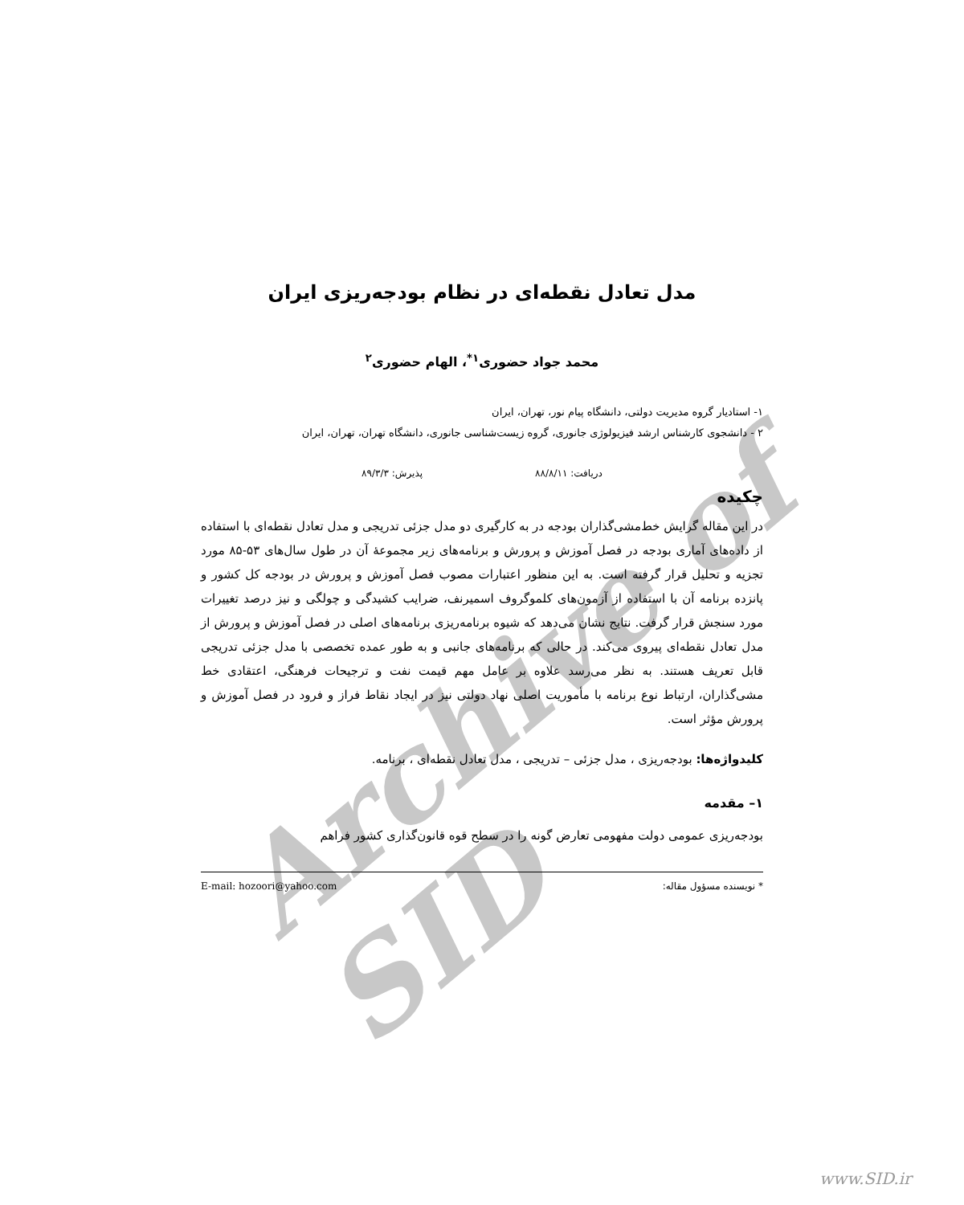Archive of SID
مدل تعادل نقطه‌ای در نظام بودجه‌ریزی ایران
محمد جواد حضوری<sup>۱*</sup>، الهام حضوری<sup>۲</sup>
۱- استادیار گروه مدیریت دولتی، دانشگاه پیام نور، تهران، ایران
۲ - دانشجوی کارشناس ارشد فیزیولوژی جانوری، گروه زیست‌شناسی جانوری، دانشگاه تهران، تهران، ایران
دریافت: ۸۸/۸/۱۱ پذیرش: ۸۹/۳/۳
چکیده
در این مقاله گرایش خط‌مشی‌گذاران بودجه در به کارگیری دو مدل جزئی تدریجی و مدل تعادل نقطه‌ای با استفاده از داده‌های آماری بودجه در فصل آموزش و پرورش و برنامه‌های زیر مجموعهٔ آن در طول سال‌های ۵۳-۸۵ مورد تجزیه و تحلیل قرار گرفته است. به این منظور اعتبارات مصوب فصل آموزش و پرورش در بودجه کل کشور و پانزده برنامه آن با استفاده از آزمون‌های کلموگروف اسمیرنف، ضرایب کشیدگی و چولگی و نیز درصد تغییرات مورد سنجش قرار گرفت. نتایج نشان می‌دهد که شیوه برنامه‌ریزی برنامه‌های اصلی در فصل آموزش و پرورش از مدل تعادل نقطه‌ای پیروی می‌کند. در حالی که برنامه‌های جانبی و به طور عمده تخصصی با مدل جزئی تدریجی قابل تعریف هستند. به نظر می‌رسد علاوه بر عامل مهم قیمت نفت و ترجیحات فرهنگی، اعتقادی خط مشی‌گذاران، ارتباط نوع برنامه با مأموریت اصلی نهاد دولتی نیز در ایجاد نقاط فراز و فرود در فصل آموزش و پرورش مؤثر است.
کلیدواژه‌ها: بودجه‌ریزی ، مدل جزئی – تدریجی ، مدل تعادل نقطه‌ای ، برنامه.
۱– مقدمه
بودجه‌ریزی عمومی دولت مفهومی تعارض گونه را در سطح قوه قانون‌گذاری کشور فراهم
* نویسنده مسؤول مقاله: E-mail: hozoori@yahoo.com
www.SID.ir